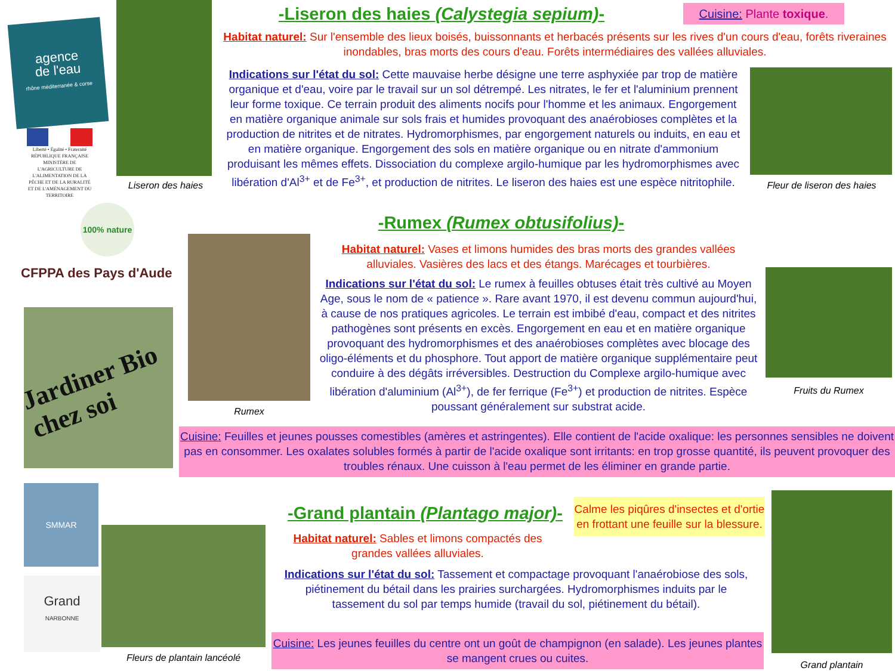agence
de l'eau
rhône méditerranée & corse
Liberté • Égalité • Fraternité
RÉPUBLIQUE FRANÇAISE
MINISTÈRE DE L'AGRICULTURE DE L'ALIMENTATION DE LA PÊCHE ET DE LA RURALITÉ ET DE L'AMÉNAGEMENT DU TERRITOIRE
100% nature
CFPPA des Pays d'Aude
Jardiner Bio chez soi
SMMAR
Grand
NARBONNE
Liseron des haies
-Liseron des haies (Calystegia sepium)-
Cuisine: Plante toxique.
Habitat naturel: Sur l'ensemble des lieux boisés, buissonnants et herbacés présents sur les rives d'un cours d'eau, forêts riveraines inondables, bras morts des cours d'eau. Forêts intermédiaires des vallées alluviales.
Indications sur l'état du sol: Cette mauvaise herbe désigne une terre asphyxiée par trop de matière organique et d'eau, voire par le travail sur un sol détrempé. Les nitrates, le fer et l'aluminium prennent leur forme toxique. Ce terrain produit des aliments nocifs pour l'homme et les animaux. Engorgement en matière organique animale sur sols frais et humides provoquant des anaérobioses complètes et la production de nitrites et de nitrates. Hydromorphismes, par engorgement naturels ou induits, en eau et en matière organique. Engorgement des sols en matière organique ou en nitrate d'ammonium produisant les mêmes effets. Dissociation du complexe argilo-humique par les hydromorphismes avec libération d'Al<sup>3+</sup> et de Fe<sup>3+</sup>, et production de nitrites. Le liseron des haies est une espèce nitritophile.
Fleur de liseron des haies
-Rumex (Rumex obtusifolius)-
Rumex
Habitat naturel: Vases et limons humides des bras morts des grandes vallées alluviales. Vasières des lacs et des étangs. Marécages et tourbières.
Indications sur l'état du sol: Le rumex à feuilles obtuses était très cultivé au Moyen Age, sous le nom de « patience ». Rare avant 1970, il est devenu commun aujourd'hui, à cause de nos pratiques agricoles. Le terrain est imbibé d'eau, compact et des nitrites pathogènes sont présents en excès. Engorgement en eau et en matière organique provoquant des hydromorphismes et des anaérobioses complètes avec blocage des oligo-éléments et du phosphore. Tout apport de matière organique supplémentaire peut conduire à des dégâts irréversibles. Destruction du Complexe argilo-humique avec libération d'aluminium (Al<sup>3+</sup>), de fer ferrique (Fe<sup>3+</sup>) et production de nitrites. Espèce poussant généralement sur substrat acide.
Fruits du Rumex
Cuisine: Feuilles et jeunes pousses comestibles (amères et astringentes). Elle contient de l'acide oxalique: les personnes sensibles ne doivent pas en consommer. Les oxalates solubles formés à partir de l'acide oxalique sont irritants: en trop grosse quantité, ils peuvent provoquer des troubles rénaux. Une cuisson à l'eau permet de les éliminer en grande partie.
Fleurs de plantain lancéolé
-Grand plantain (Plantago major)-
Habitat naturel: Sables et limons compactés des grandes vallées alluviales.
Calme les piqûres d'insectes et d'ortie en frottant une feuille sur la blessure.
Indications sur l'état du sol: Tassement et compactage provoquant l'anaérobiose des sols, piétinement du bétail dans les prairies surchargées. Hydromorphismes induits par le tassement du sol par temps humide (travail du sol, piétinement du bétail).
Cuisine: Les jeunes feuilles du centre ont un goût de champignon (en salade). Les jeunes plantes se mangent crues ou cuites.
Grand plantain